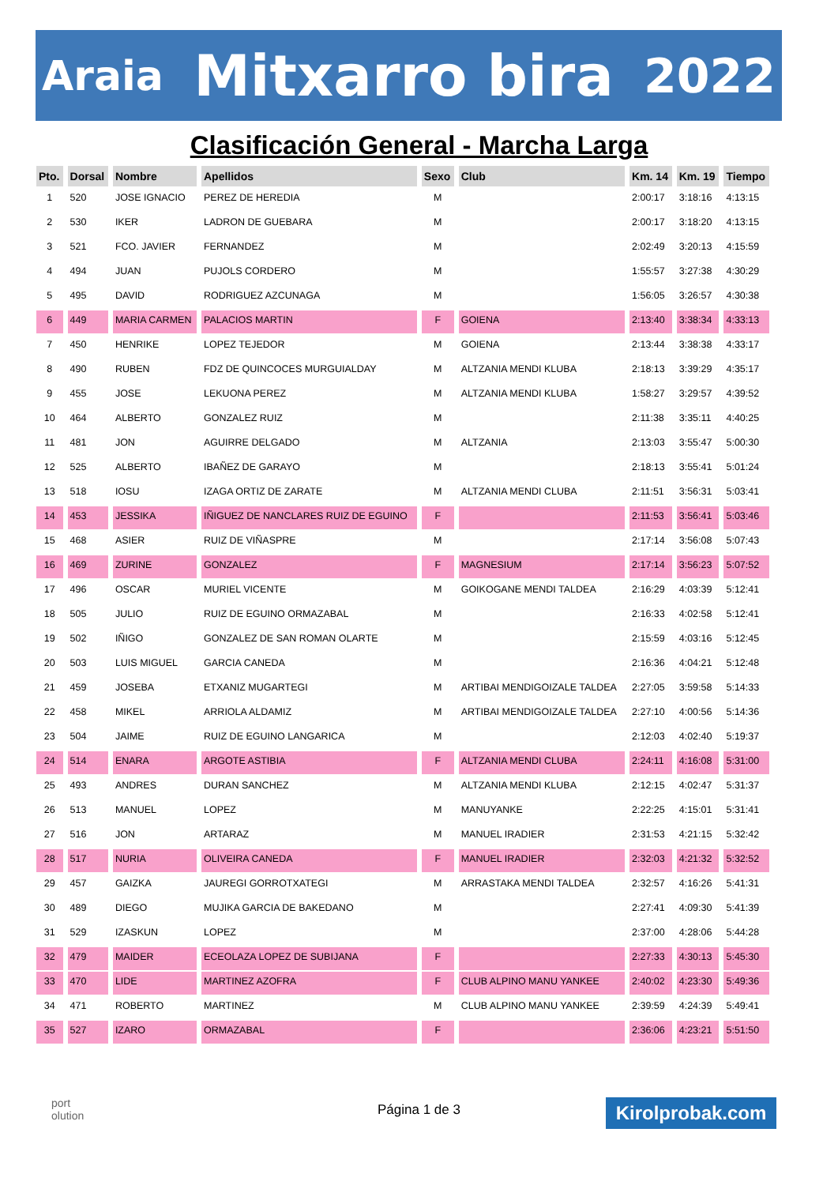Araia Mitxarro bira 2022
Clasificación General - Marcha Larga
| Pto. | Dorsal | Nombre | Apellidos | Sexo | Club | Km. 14 | Km. 19 | Tiempo |
| --- | --- | --- | --- | --- | --- | --- | --- | --- |
| 1 | 520 | JOSE IGNACIO | PEREZ DE HEREDIA | M | | 2:00:17 | 3:18:16 | 4:13:15 |
| 2 | 530 | IKER | LADRON DE GUEBARA | M | | 2:00:17 | 3:18:20 | 4:13:15 |
| 3 | 521 | FCO. JAVIER | FERNANDEZ | M | | 2:02:49 | 3:20:13 | 4:15:59 |
| 4 | 494 | JUAN | PUJOLS CORDERO | M | | 1:55:57 | 3:27:38 | 4:30:29 |
| 5 | 495 | DAVID | RODRIGUEZ AZCUNAGA | M | | 1:56:05 | 3:26:57 | 4:30:38 |
| 6 | 449 | MARIA CARMEN | PALACIOS MARTIN | F | GOIENA | 2:13:40 | 3:38:34 | 4:33:13 |
| 7 | 450 | HENRIKE | LOPEZ TEJEDOR | M | GOIENA | 2:13:44 | 3:38:38 | 4:33:17 |
| 8 | 490 | RUBEN | FDZ DE QUINCOCES MURGUIALDAY | M | ALTZANIA MENDI KLUBA | 2:18:13 | 3:39:29 | 4:35:17 |
| 9 | 455 | JOSE | LEKUONA PEREZ | M | ALTZANIA MENDI KLUBA | 1:58:27 | 3:29:57 | 4:39:52 |
| 10 | 464 | ALBERTO | GONZALEZ RUIZ | M | | 2:11:38 | 3:35:11 | 4:40:25 |
| 11 | 481 | JON | AGUIRRE DELGADO | M | ALTZANIA | 2:13:03 | 3:55:47 | 5:00:30 |
| 12 | 525 | ALBERTO | IBAÑEZ DE GARAYO | M | | 2:18:13 | 3:55:41 | 5:01:24 |
| 13 | 518 | IOSU | IZAGA ORTIZ DE ZARATE | M | ALTZANIA MENDI CLUBA | 2:11:51 | 3:56:31 | 5:03:41 |
| 14 | 453 | JESSIKA | IÑIGUEZ DE NANCLARES RUIZ DE EGUINO | F | | 2:11:53 | 3:56:41 | 5:03:46 |
| 15 | 468 | ASIER | RUIZ DE VIÑASPRE | M | | 2:17:14 | 3:56:08 | 5:07:43 |
| 16 | 469 | ZURINE | GONZALEZ | F | MAGNESIUM | 2:17:14 | 3:56:23 | 5:07:52 |
| 17 | 496 | OSCAR | MURIEL VICENTE | M | GOIKOGANE MENDI TALDEA | 2:16:29 | 4:03:39 | 5:12:41 |
| 18 | 505 | JULIO | RUIZ DE EGUINO ORMAZABAL | M | | 2:16:33 | 4:02:58 | 5:12:41 |
| 19 | 502 | IÑIGO | GONZALEZ DE SAN ROMAN OLARTE | M | | 2:15:59 | 4:03:16 | 5:12:45 |
| 20 | 503 | LUIS MIGUEL | GARCIA CANEDA | M | | 2:16:36 | 4:04:21 | 5:12:48 |
| 21 | 459 | JOSEBA | ETXANIZ MUGARTEGI | M | ARTIBAI MENDIGOIZALE TALDEA | 2:27:05 | 3:59:58 | 5:14:33 |
| 22 | 458 | MIKEL | ARRIOLA ALDAMIZ | M | ARTIBAI MENDIGOIZALE TALDEA | 2:27:10 | 4:00:56 | 5:14:36 |
| 23 | 504 | JAIME | RUIZ DE EGUINO LANGARICA | M | | 2:12:03 | 4:02:40 | 5:19:37 |
| 24 | 514 | ENARA | ARGOTE ASTIBIA | F | ALTZANIA MENDI CLUBA | 2:24:11 | 4:16:08 | 5:31:00 |
| 25 | 493 | ANDRES | DURAN SANCHEZ | M | ALTZANIA MENDI KLUBA | 2:12:15 | 4:02:47 | 5:31:37 |
| 26 | 513 | MANUEL | LOPEZ | M | MANUYANKE | 2:22:25 | 4:15:01 | 5:31:41 |
| 27 | 516 | JON | ARTARAZ | M | MANUEL IRADIER | 2:31:53 | 4:21:15 | 5:32:42 |
| 28 | 517 | NURIA | OLIVEIRA CANEDA | F | MANUEL IRADIER | 2:32:03 | 4:21:32 | 5:32:52 |
| 29 | 457 | GAIZKA | JAUREGI GORROTXATEGI | M | ARRASTAKA MENDI TALDEA | 2:32:57 | 4:16:26 | 5:41:31 |
| 30 | 489 | DIEGO | MUJIKA GARCIA DE BAKEDANO | M | | 2:27:41 | 4:09:30 | 5:41:39 |
| 31 | 529 | IZASKUN | LOPEZ | M | | 2:37:00 | 4:28:06 | 5:44:28 |
| 32 | 479 | MAIDER | ECEOLAZA LOPEZ DE SUBIJANA | F | | 2:27:33 | 4:30:13 | 5:45:30 |
| 33 | 470 | LIDE | MARTINEZ AZOFRA | F | CLUB ALPINO MANU YANKEE | 2:40:02 | 4:23:30 | 5:49:36 |
| 34 | 471 | ROBERTO | MARTINEZ | M | CLUB ALPINO MANU YANKEE | 2:39:59 | 4:24:39 | 5:49:41 |
| 35 | 527 | IZARO | ORMAZABAL | F | | 2:36:06 | 4:23:21 | 5:51:50 |
port
olution
Página 1 de 3 Kirolprobak.com